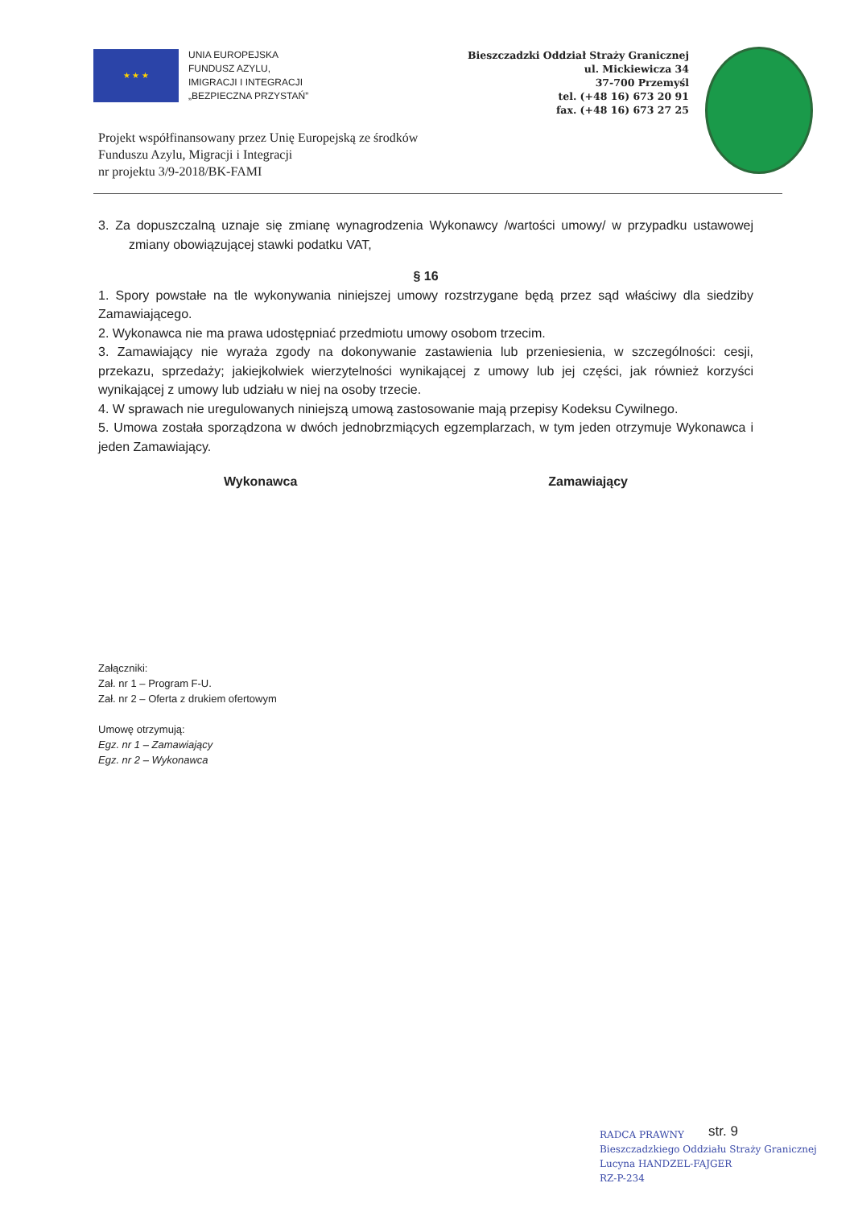★ ★ ★
UNIA EUROPEJSKA
FUNDUSZ AZYLU,
IMIGRACJI I INTEGRACJI
„BEZPIECZNA PRZYSTAŃ”
Projekt współfinansowany przez Unię Europejską ze środków
Funduszu Azylu, Migracji i Integracji
nr projektu 3/9-2018/BK-FAMI
Bieszczadzki Oddział Straży Granicznej
ul. Mickiewicza 34
37-700 Przemyśl
tel. (+48 16) 673 20 91
fax. (+48 16) 673 27 25
3. Za dopuszczalną uznaje się zmianę wynagrodzenia Wykonawcy /wartości umowy/ w przypadku ustawowej zmiany obowiązującej stawki podatku VAT,
§ 16
1. Spory powstałe na tle wykonywania niniejszej umowy rozstrzygane będą przez sąd właściwy dla siedziby Zamawiającego.
2. Wykonawca nie ma prawa udostępniać przedmiotu umowy osobom trzecim.
3. Zamawiający nie wyraża zgody na dokonywanie zastawienia lub przeniesienia, w szczególności: cesji, przekazu, sprzedaży; jakiejkolwiek wierzytelności wynikającej z umowy lub jej części, jak również korzyści wynikającej z umowy lub udziału w niej na osoby trzecie.
4. W sprawach nie uregulowanych niniejszą umową zastosowanie mają przepisy Kodeksu Cywilnego.
5. Umowa została sporządzona w dwóch jednobrzmiących egzemplarzach, w tym jeden otrzymuje Wykonawca i jeden Zamawiający.
Wykonawca Zamawiający
Załączniki:
Zał. nr 1 – Program F-U.
Zał. nr 2 – Oferta z drukiem ofertowym
Umowę otrzymują:
Egz. nr 1 – Zamawiający
Egz. nr 2 – Wykonawca
RADCA PRAWNY
Bieszczadzkiego Oddziału Straży Granicznej
Lucyna HANDZEL-FAJGER
RZ-P-234
str. 9